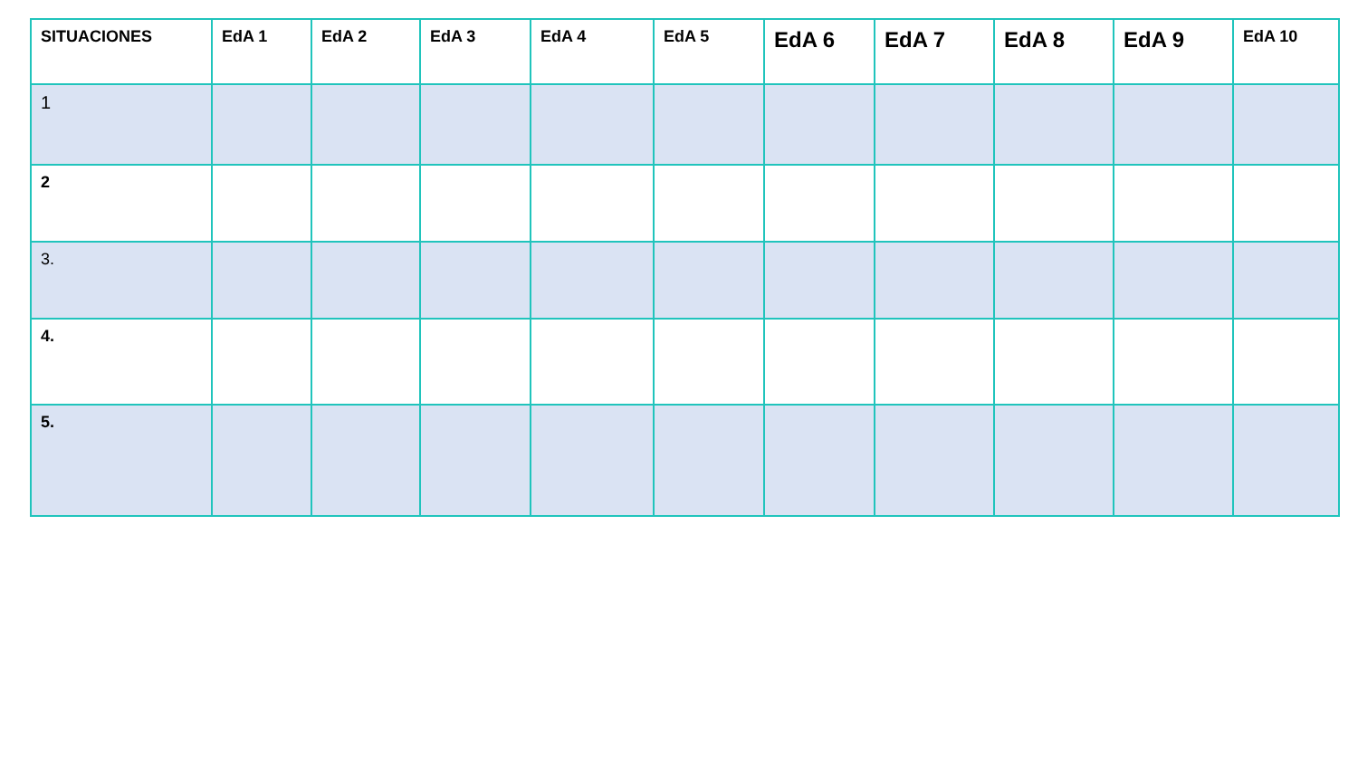| SITUACIONES | EdA 1 | EdA 2 | EdA 3 | EdA 4 | EdA 5 | EdA 6 | EdA 7 | EdA 8 | EdA 9 | EdA 10 |
| --- | --- | --- | --- | --- | --- | --- | --- | --- | --- | --- |
| 1 | | | | | | | | | | |
| 2 | | | | | | | | | | |
| 3. | | | | | | | | | | |
| 4. | | | | | | | | | | |
| 5. | | | | | | | | | | |